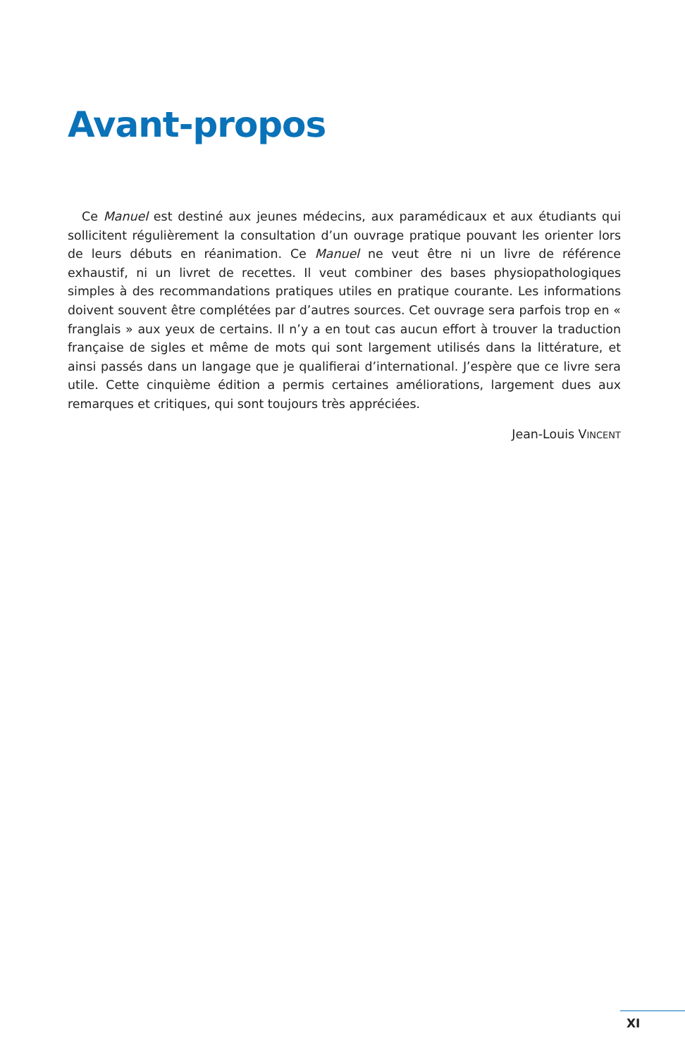Avant-propos
Ce Manuel est destiné aux jeunes médecins, aux paramédicaux et aux étudiants qui sollicitent régulièrement la consultation d’un ouvrage pratique pouvant les orienter lors de leurs débuts en réanimation. Ce Manuel ne veut être ni un livre de référence exhaustif, ni un livret de recettes. Il veut combiner des bases physiopathologiques simples à des recommandations pratiques utiles en pratique courante. Les informations doivent souvent être complétées par d’autres sources. Cet ouvrage sera parfois trop en « franglais » aux yeux de certains. Il n’y a en tout cas aucun effort à trouver la traduction française de sigles et même de mots qui sont largement utilisés dans la littérature, et ainsi passés dans un langage que je qualifierai d’international. J’espère que ce livre sera utile. Cette cinquième édition a permis certaines améliorations, largement dues aux remarques et critiques, qui sont toujours très appréciées.
Jean-Louis VINCENT
XI